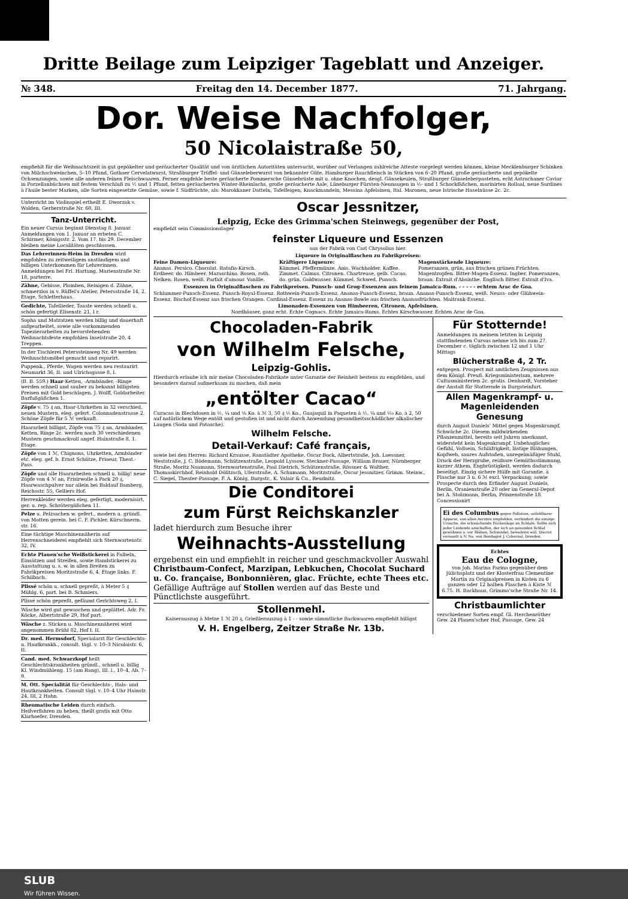Dritte Beilage zum Leipziger Tageblatt und Anzeiger.
№ 348. Freitag den 14. December 1877. 71. Jahrgang.
Dor. Weise Nachfolger,
50 Nicolaistraße 50,
empfiehlt für die Weihnachtszeit in gut gepökelter und geräucherter Qualität und von ärztlichen Autoritäten untersucht, worüber auf Verlangen zahlreiche Atteste vorgelegt werden können, kleine Mecklenburger Schinken von Milchschweinchen, 5–10 Pfund, Gothaer Cervelatwurst, Straßburger Trüffel- und Gänseleberwurst von bekannter Güte, Hamburger Rauchfleisch in Stücken von 6–20 Pfund, große geräucherte und gepökelte Ochsenzungen, sowie alle anderen feinen Fleischwaaren. Ferner empfehle beste geräucherte Pommersche Gänsebrüste mit u. ohne Knochen, desgl. Gänsekeulen, Straßburger Gänseleberpasteten, echt Astrachaner Caviar in Porzellanbüchsen mit festem Verschluß zu ½ und 1 Pfund, fetten geräucherten Winter-Rheinlachs, große geräucherte Aale, Lüneburger Fürsten-Neunaugen in ½- und 1 Schockfäßchen, marinirten Rollaal, neue Sardines à l'huile bester Marken, alle Sorten eingesetzte Gemüse, sowie f. Südfrüchte, als: Marokkaner Datteln, Tafelfeigen, Knackmandeln, Messina Apfelsinen, Ital. Maronen, neue Istrische Haselnüsse 2c. 2c.
Unterricht im Violinspiel ertheilt E. Dworzak v. Walden, Gerberstraße Nr. 60, III.
Tanz-Unterricht.
Ein neuer Cursus beginnt Dienstag 8. Januar. Anmeldungen von 1. Januar an erbeten C. Schirmer, Königsstr. 2. Vom 17. bis 29. December bleiben meine Localitäten geschlossen.
Das Lehrerinnen-Heim in Dresden wird empfohlen zu zeitweiligem anständigem und billigen Unterkommen für Lehrerinnen. Anmeldungen bei Frl. Hartung, Marienstraße Nr. 18, parterre.
Zähne, Gebisse, Plomben, Reinigen d. Zähne, schmerzlos in v. Rüffel's Atelier, Petersstraße 14, 2. Etage, Schletterhaus.
Gedichte, Tafellieder, Toaste werden schnell u. schön gefertigt Elisenstr. 21, I r.
Sopha und Matratzen werden billig und dauerhaft aufgearbeitet, sowie alle vorkommenden Tapezierarbeiten zu bevorstehenden Weihnachtsfeste empfohlen Inselstraße 20, 4 Treppen.
In der Tischlerei Peterssteinweg Nr. 49 werden Weihnachtsmöbel gemacht und reparirt.
Puppenk., Pferde, Wagen werden neu restaurirt Neumarkt 36, II. und Ulrichsgasse 8, I.
(B. B. 559.) Haar-Ketten, -Armbänder, -Ringe werden schnell und sauber zu bekannt billigsten Preisen mit Gold beschlagen. J. Wolff, Goldarbeiter. Barfußgäßchen 1.
Zöpfe v. 75 ₰ an, Haar-Uhrketten in 32 verschied. neuen Mustern, eleg. gefert. Colonnadenstrasse 2. Schöne Zöpfe für 5 ℳ verkauft.
Haararbeit billigst, Zöpfe von 75 ₰ an, Armbänder, Ketten, Ringe 2c. werden nach 30 verschiedenen Mustern geschmackvoll angef. Hainstraße 8, 1. Etage.
Zöpfe von 1 ℳ, Chignons, Uhrketten, Armbänder etc. eleg. gef. b. Ernst Schütze, Friseur, Theat.-Pass.
Zöpfe und alle Haararbeiten schnell u. billig! neue Zöpfe von 4 ℳ an, Frisirwolle à Pack 20 ₰, Haarwaschpulver nur allein bei Baldauf Bamberg, Reichsstr. 55, Gelliers Hof.
Herrenkleider werden eleg. gefertigt, modernisirt, ger. u. rep. Schrötergäßchen 11.
Pelze u. Pelzsachen w. gefert., modern u. gründl. von Motten gerein. bei C. F. Pichler, Kürschnerm. str. 16.
Eine tüchtige Maschinennäherin auf Herrenschneiderei empfiehlt sich Sternwartenstr. 32, IV.
Echte Plauen'sche Weißstickerei in Falbeln, Einsätzen und Streifen, sowie Handstickerei zu Ausstattung u. s. w. in allen Breiten zu Fabrikpreisen Moritzstraße 6, 4. Etage links. F. Schilbach.
Plissé schön u. schnell gepreßt, à Meter 5 ₰ Mühlg. 6, part. bei B. Schmiers.
Plissé schön gepreßt, gefäumt Gerichtsweg 2, I.
Wäsche wird gut gewaschen und geplättet. Adr. Fr. Köcke, Albertstraße 29, Hof part.
Wäsche z. Sticken u. Maschinennäherei wird angenommen Brühl 82, Hof I. II.
Dr. med. Hermsdorf, Specialarzt für Geschlechts- u. Hautkrankh., consult. tägl. v. 10–3 Nicolaistr. 6, II.
Cand. med. Schwarzkopf heilt Geschlechtskrankheiten gründl., schnell u. billig Kl. Windmühleng. 15 (am Rang), III. l., 10–4, Ab. 7–9.
M. Ott. Specialität für Geschlechts-, Hals- und Hautkrankheiten. Consult tägl. v. 10–4 Uhr Hainstr. 24, III, 2 Hahn.
Rheumatische Leiden durch einfach. Heilverfahren zu heben, theilt gratis mit Otto Klarhoefer, Dresden.
Oscar Jessnitzer,
Leipzig, Ecke des Grimma'schen Steinwegs, gegenüber der Post,
empfiehlt sein Commissionslager
feinster Liqueure und Essenzen
aus der Fabrik von Carl Chrysolius hier.
Liqueure in Originalflaschen zu Fabrikpreisen:
Feine Damen-Liqueure:
Ananas. Persico. Chocolat. Ratafia-Kirsch. Erdbeer. do. Himbeer. Maraschino. Rosen, roth. Nelken. Rosen, weiß. Parfait d'amour. Vanille.
Kräftigere Liqueure:
Kümmel. Pfeffermünze. Anis. Wachholder. Kaffee. Zimmet. Calmus. Citronen. Chartreuse, gelb. Cacao. do. grün. Goldwasser. Kümmel. Schwed. Punsch.
Magenstärkende Liqueure:
Pomeranzen, grün, aus frischen grünen Früchten. Magentropfen. Bitter-Magen-Essenz. Ingber. Pomeranzen, braun. Extrait d'Absinthe. Englisch Bitter. Extrait d'Iva.
Essenzen in Originalflaschen zu Fabrikpreisen. Punsch- und Grog-Essenzen aus feinem Jamaica-Rum. - - - - - echtem Arac de Goa.
Schlummer-Punsch-Essenz. Punsch-Royal-Essenz. Rothwein-Punsch-Essenz. Ananas-Punsch-Essenz, braun. Ananas-Punsch-Essenz, weiß. Neuss- oder Glühwein-Essenz. Bischof-Essenz aus frischen Orangen. Cardinal-Essenz. Essenz zu Ananas-Bowle aus frischen Ananasfrüchten. Maitrank-Essenz.
Limonaden-Essenzen von Himbeeren, Citronen, Apfelsinen.
Nordhäuser, ganz echt. Echte Cognacs. Echte Jamaica-Rums. Echtes Kirschwasser. Echten Arac de Goa.
Chocoladen-Fabrik
von Wilhelm Felsche,
Leipzig-Gohlis.
Hierdurch erlaube ich mir meine Chocoladen-Fabrikate unter Garantie der Reinheit bestens zu empfehlen, und besonders darauf aufmerksam zu machen, daß mein
„entölter Cacao“
Curacao in Blechdosen in ½, ¼ und ⅛ Ko. à ℳ 3, 50 ₰ ½ Ko., Guajaquil in Paqueten à ½, ¼ und ⅒ Ko. à 2, 50 auf natürlichem Wege entölt und gestoßen ist und nicht durch Anwendung gesundheitsschädlicher alkalischer Laugen (Soda und Potasche).
Wilhelm Felsche.
Detail-Verkauf: Café français,
sowie bei den Herren: Richard Krausse, Ranstädter Apotheke, Oscar Bock, Albertstraße, Joh. Loessner, Weststraße, J. C. Bödemann, Schützenstraße, Leopold Lyssow, Steckner-Passage, William Brauer, Nürnberger Straße, Moritz Naumann, Sternwartenstraße, Paul Dietrich, Schützenstraße, Rössner & Walther, Thomaskirchhof, Reinhold Dölitzsch, Uferstraße, A. Schumann, Moritzstraße, Oscar Jessnitzer, Grimm. Steinw., C. Siegel, Theater-Passage, F. A. König, Burgstr., K. Valair & Co., Reudnitz.
Die Conditorei
zum Fürst Reichskanzler
ladet hierdurch zum Besuche ihrer
Weihnachts-Ausstellung
ergebenst ein und empfiehlt in reicher und geschmackvoller Auswahl Christbaum-Confect, Marzipan, Lebkuchen, Chocolat Suchard u. Co. française, Bonbonnièren, glac. Früchte, echte Thees etc. Gefällige Aufträge auf Stollen werden auf das Beste und Pünctlichste ausgeführt.
Stollenmehl.
Kaiserauszug à Metze 1 ℳ 20 ₰, Grießlerauszug à 1 - - sowie sämmtliche Backwaaren empfiehlt billigst
V. H. Engelberg, Zeitzer Straße Nr. 13b.
Für Stotternde!
Anmeldungen zu meinem letzten in Leipzig stattfindenden Cursus nehme ich bis zum 27. December c. täglich zwischen 12 und 1 Uhr Mittags
Blücherstraße 4, 2 Tr.
entgegen. Prospect mit amtlichen Zeugnissen aus dem Königl. Preuß. Kriegsministerium, mehrere Cultusministerien 2c. gratis. Denhardt, Vorsteher der Anstalt für Stotternde in Burgsteinfurt.
Allen Magenkrampf- u. Magenleidenden Genesung
durch August Daniels' Mittel gegen Magenkrampf, Schwäche 2c. Diesem mildwirkenden Pflanzenmittel, bereits seit Jahren anerkannt, widersteht kein Magenkrampf. Unbehagliches Gefühl, Vollsein, Schläfrigkeit, lästige Blähungen, Kopfweh, saures Aufstoßen, unregelmäßiger Stuhl, Druck der Herzgrube, reizbare Gemüthsstimmung, kurzer Athem, Engbrüstigkeit, werden dadurch beseitigt. Einzig sichere Hülfe mit Garantie. à Flasche nur 3 u. 6 ℳ excl. Verpackung; sowie Prospecte durch den Erfinder August Daniels, Berlin, Oranienstraße 20 oder im General-Depot bei A. Stolzmann, Berlin, Prinzenstraße 18. Concessionirt
Ei des Columbus gegen Pollution, unfehlbarer Apparat, von allen Aerzten empfohlen, verhindert die einzige Ursache, die schwächende Rückenlage im Schlafe. Sollte sich jeder Leidende anschaffen, der sich an gesunden Schlaf gewöhnen u. vor Blähen, Schwindel, bewahren will. Discret versandt à ℳ Na. von Bondagist J. Czhernal, Dresden.
Echtes
Eau de Cologne,
von Joh. Marina Farina gegenüber dem Jülichsplatz und der Klosterfrau Clementine Martin zu Originalpreisen in Kisten zu 6 ganzen oder 12 halben Flaschen à Kiste ℳ 6.75. H. Backhaus, Grimma'sche Straße Nr. 14.
Christbaumlichter
verschiedener Sorten empf. Gl. Herchenröther Gew. 24 Plauen'scher Hof, Passage, Gew. 24
SLUB
Wir führen Wissen.